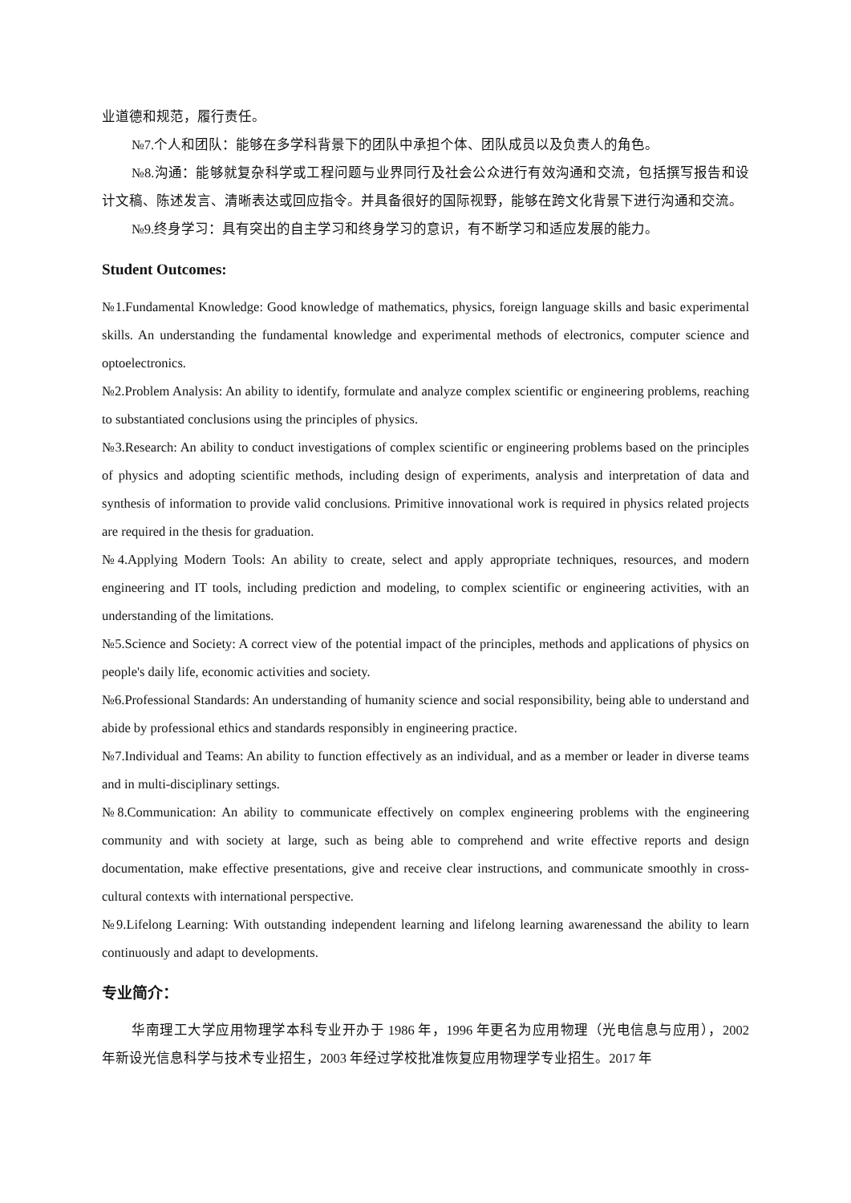业道德和规范，履行责任。
№7.个人和团队：能够在多学科背景下的团队中承担个体、团队成员以及负责人的角色。
№8.沟通：能够就复杂科学或工程问题与业界同行及社会公众进行有效沟通和交流，包括撰写报告和设计文稿、陈述发言、清晰表达或回应指令。并具备很好的国际视野，能够在跨文化背景下进行沟通和交流。
№9.终身学习：具有突出的自主学习和终身学习的意识，有不断学习和适应发展的能力。
Student Outcomes:
№1.Fundamental Knowledge: Good knowledge of mathematics, physics, foreign language skills and basic experimental skills. An understanding the fundamental knowledge and experimental methods of electronics, computer science and optoelectronics.
№2.Problem Analysis: An ability to identify, formulate and analyze complex scientific or engineering problems, reaching to substantiated conclusions using the principles of physics.
№3.Research: An ability to conduct investigations of complex scientific or engineering problems based on the principles of physics and adopting scientific methods, including design of experiments, analysis and interpretation of data and synthesis of information to provide valid conclusions. Primitive innovational work is required in physics related projects are required in the thesis for graduation.
№4.Applying Modern Tools: An ability to create, select and apply appropriate techniques, resources, and modern engineering and IT tools, including prediction and modeling, to complex scientific or engineering activities, with an understanding of the limitations.
№5.Science and Society: A correct view of the potential impact of the principles, methods and applications of physics on people's daily life, economic activities and society.
№6.Professional Standards: An understanding of humanity science and social responsibility, being able to understand and abide by professional ethics and standards responsibly in engineering practice.
№7.Individual and Teams: An ability to function effectively as an individual, and as a member or leader in diverse teams and in multi-disciplinary settings.
№8.Communication: An ability to communicate effectively on complex engineering problems with the engineering community and with society at large, such as being able to comprehend and write effective reports and design documentation, make effective presentations, give and receive clear instructions, and communicate smoothly in cross-cultural contexts with international perspective.
№9.Lifelong Learning: With outstanding independent learning and lifelong learning awarenessand the ability to learn continuously and adapt to developments.
专业简介：
华南理工大学应用物理学本科专业开办于 1986 年，1996 年更名为应用物理（光电信息与应用），2002 年新设光信息科学与技术专业招生，2003 年经过学校批准恢复应用物理学专业招生。2017 年